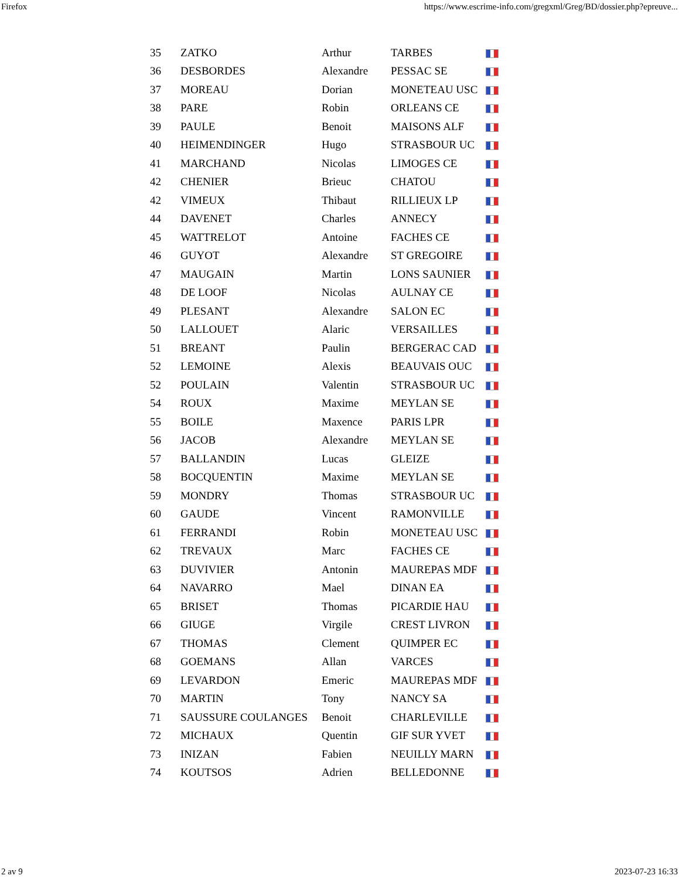Firefox https://www.escrime-info.com/gregxml/Greg/BD/dossier.php?epreuve...
| 35 | ZATKO | Arthur | TARBES | |
| 36 | DESBORDES | Alexandre | PESSAC SE | |
| 37 | MOREAU | Dorian | MONETEAU USC | |
| 38 | PARE | Robin | ORLEANS CE | |
| 39 | PAULE | Benoit | MAISONS ALF | |
| 40 | HEIMENDINGER | Hugo | STRASBOUR UC | |
| 41 | MARCHAND | Nicolas | LIMOGES CE | |
| 42 | CHENIER | Brieuc | CHATOU | |
| 42 | VIMEUX | Thibaut | RILLIEUX LP | |
| 44 | DAVENET | Charles | ANNECY | |
| 45 | WATTRELOT | Antoine | FACHES CE | |
| 46 | GUYOT | Alexandre | ST GREGOIRE | |
| 47 | MAUGAIN | Martin | LONS SAUNIER | |
| 48 | DE LOOF | Nicolas | AULNAY CE | |
| 49 | PLESANT | Alexandre | SALON EC | |
| 50 | LALLOUET | Alaric | VERSAILLES | |
| 51 | BREANT | Paulin | BERGERAC CAD | |
| 52 | LEMOINE | Alexis | BEAUVAIS OUC | |
| 52 | POULAIN | Valentin | STRASBOUR UC | |
| 54 | ROUX | Maxime | MEYLAN SE | |
| 55 | BOILE | Maxence | PARIS LPR | |
| 56 | JACOB | Alexandre | MEYLAN SE | |
| 57 | BALLANDIN | Lucas | GLEIZE | |
| 58 | BOCQUENTIN | Maxime | MEYLAN SE | |
| 59 | MONDRY | Thomas | STRASBOUR UC | |
| 60 | GAUDE | Vincent | RAMONVILLE | |
| 61 | FERRANDI | Robin | MONETEAU USC | |
| 62 | TREVAUX | Marc | FACHES CE | |
| 63 | DUVIVIER | Antonin | MAUREPAS MDF | |
| 64 | NAVARRO | Mael | DINAN EA | |
| 65 | BRISET | Thomas | PICARDIE HAU | |
| 66 | GIUGE | Virgile | CREST LIVRON | |
| 67 | THOMAS | Clement | QUIMPER EC | |
| 68 | GOEMANS | Allan | VARCES | |
| 69 | LEVARDON | Emeric | MAUREPAS MDF | |
| 70 | MARTIN | Tony | NANCY SA | |
| 71 | SAUSSURE COULANGES | Benoit | CHARLEVILLE | |
| 72 | MICHAUX | Quentin | GIF SUR YVET | |
| 73 | INIZAN | Fabien | NEUILLY MARN | |
| 74 | KOUTSOS | Adrien | BELLEDONNE | |
2 av 9 2023-07-23 16:33